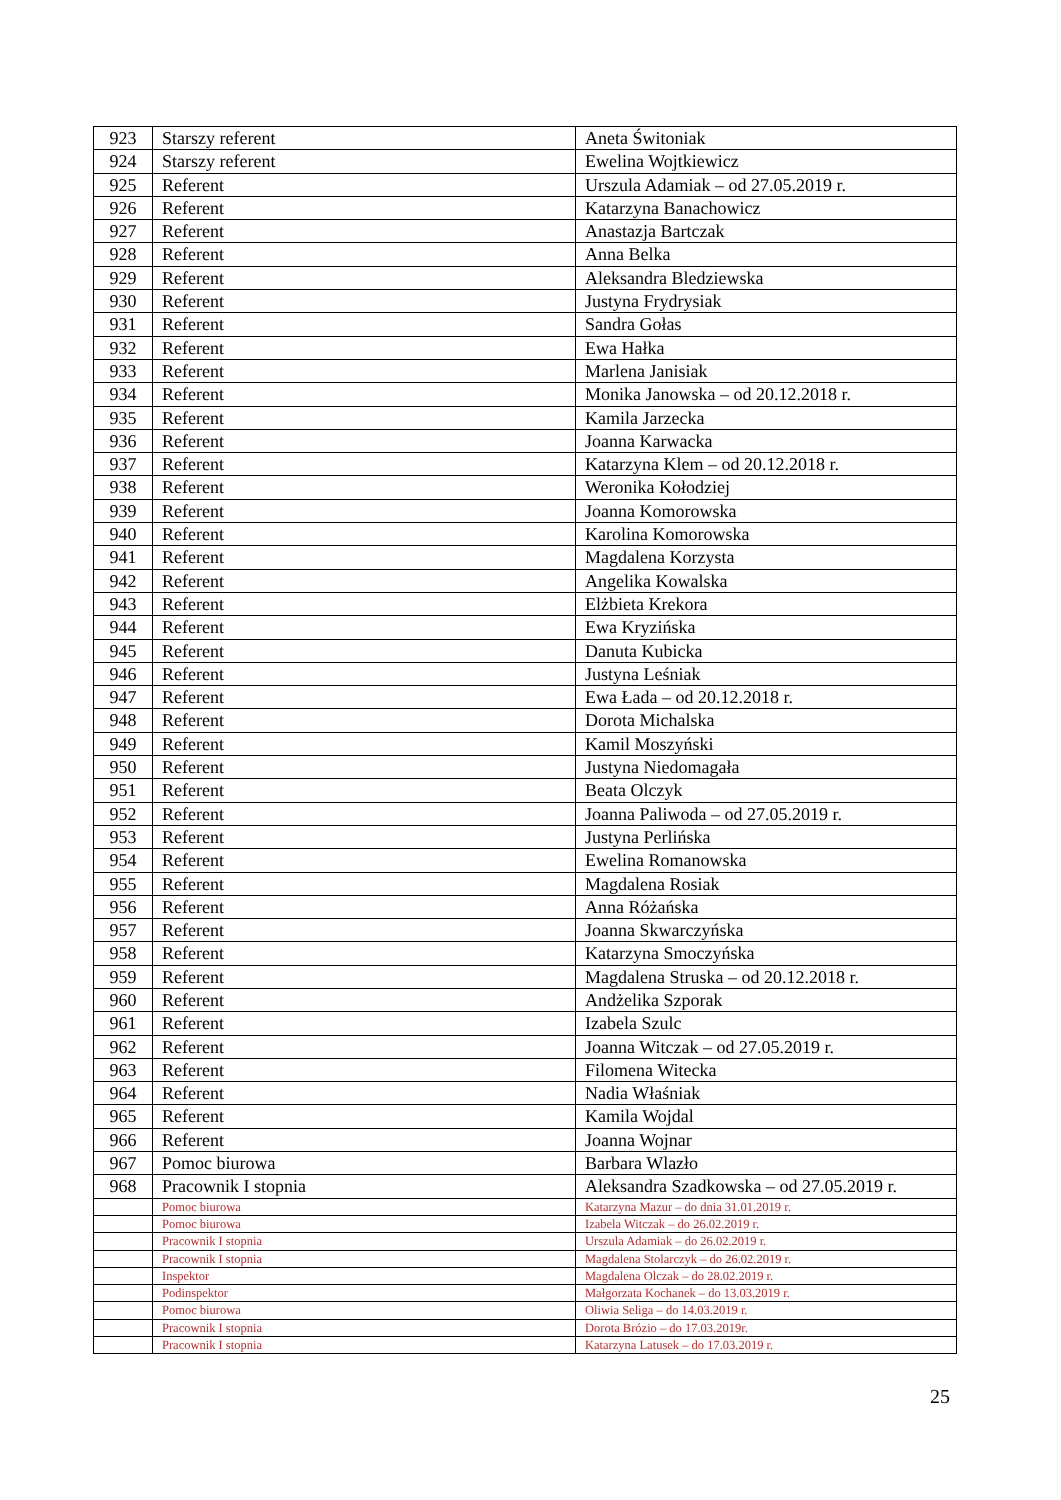| 923 | Starszy referent | Aneta Świtoniak |
| 924 | Starszy referent | Ewelina Wojtkiewicz |
| 925 | Referent | Urszula Adamiak – od 27.05.2019 r. |
| 926 | Referent | Katarzyna Banachowicz |
| 927 | Referent | Anastazja Bartczak |
| 928 | Referent | Anna Belka |
| 929 | Referent | Aleksandra Bledziewska |
| 930 | Referent | Justyna Frydrysiak |
| 931 | Referent | Sandra Gołas |
| 932 | Referent | Ewa Hałka |
| 933 | Referent | Marlena Janisiak |
| 934 | Referent | Monika Janowska – od 20.12.2018 r. |
| 935 | Referent | Kamila Jarzecka |
| 936 | Referent | Joanna Karwacka |
| 937 | Referent | Katarzyna Klem – od 20.12.2018 r. |
| 938 | Referent | Weronika Kołodziej |
| 939 | Referent | Joanna Komorowska |
| 940 | Referent | Karolina Komorowska |
| 941 | Referent | Magdalena Korzysta |
| 942 | Referent | Angelika Kowalska |
| 943 | Referent | Elżbieta Krekora |
| 944 | Referent | Ewa Kryzińska |
| 945 | Referent | Danuta Kubicka |
| 946 | Referent | Justyna Leśniak |
| 947 | Referent | Ewa Łada – od 20.12.2018 r. |
| 948 | Referent | Dorota Michalska |
| 949 | Referent | Kamil Moszyński |
| 950 | Referent | Justyna Niedomagała |
| 951 | Referent | Beata Olczyk |
| 952 | Referent | Joanna Paliwoda – od 27.05.2019 r. |
| 953 | Referent | Justyna Perlińska |
| 954 | Referent | Ewelina Romanowska |
| 955 | Referent | Magdalena Rosiak |
| 956 | Referent | Anna Różańska |
| 957 | Referent | Joanna Skwarczyńska |
| 958 | Referent | Katarzyna Smoczyńska |
| 959 | Referent | Magdalena Struska – od 20.12.2018 r. |
| 960 | Referent | Andżelika Szporak |
| 961 | Referent | Izabela Szulc |
| 962 | Referent | Joanna Witczak – od 27.05.2019 r. |
| 963 | Referent | Filomena Witecka |
| 964 | Referent | Nadia Właśniak |
| 965 | Referent | Kamila Wojdal |
| 966 | Referent | Joanna Wojnar |
| 967 | Pomoc biurowa | Barbara Wlazło |
| 968 | Pracownik I stopnia | Aleksandra Szadkowska – od 27.05.2019 r. |
| | Pomoc biurowa | Katarzyna Mazur – do dnia 31.01.2019 r. |
| | Pomoc biurowa | Izabela Witczak – do 26.02.2019 r. |
| | Pracownik I stopnia | Urszula Adamiak – do 26.02.2019 r. |
| | Pracownik I stopnia | Magdalena Stolarczyk – do 26.02.2019 r. |
| | Inspektor | Magdalena Olczak – do 28.02.2019 r. |
| | Podinspektor | Małgorzata Kochanek – do 13.03.2019 r. |
| | Pomoc biurowa | Oliwia Seliga – do 14.03.2019 r. |
| | Pracownik I stopnia | Dorota Brózio – do 17.03.2019r. |
| | Pracownik I stopnia | Katarzyna Latusek – do 17.03.2019 r. |
25